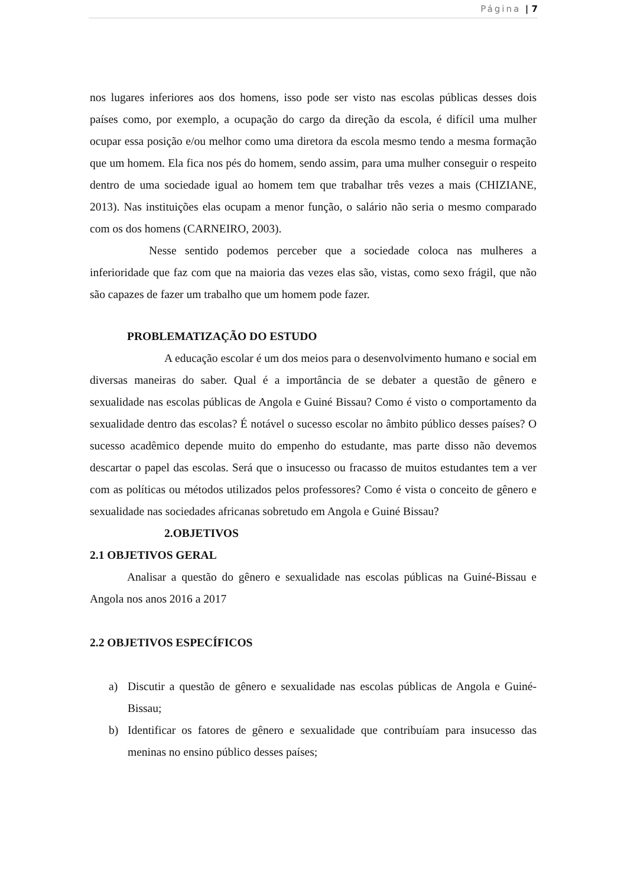Página | 7
nos lugares inferiores aos dos homens, isso pode ser visto nas escolas públicas desses dois países como, por exemplo, a ocupação do cargo da direção da escola, é difícil uma mulher ocupar essa posição e/ou melhor como uma diretora da escola mesmo tendo a mesma formação que um homem. Ela fica nos pés do homem, sendo assim, para uma mulher conseguir o respeito dentro de uma sociedade igual ao homem tem que trabalhar três vezes a mais (CHIZIANE, 2013). Nas instituições elas ocupam a menor função, o salário não seria o mesmo comparado com os dos homens (CARNEIRO, 2003).
Nesse sentido podemos perceber que a sociedade coloca nas mulheres a inferioridade que faz com que na maioria das vezes elas são, vistas, como sexo frágil, que não são capazes de fazer um trabalho que um homem pode fazer.
PROBLEMATIZAÇÃO DO ESTUDO
A educação escolar é um dos meios para o desenvolvimento humano e social em diversas maneiras do saber. Qual é a importância de se debater a questão de gênero e sexualidade nas escolas públicas de Angola e Guiné Bissau? Como é visto o comportamento da sexualidade dentro das escolas? É notável o sucesso escolar no âmbito público desses países? O sucesso acadêmico depende muito do empenho do estudante, mas parte disso não devemos descartar o papel das escolas. Será que o insucesso ou fracasso de muitos estudantes tem a ver com as políticas ou métodos utilizados pelos professores? Como é vista o conceito de gênero e sexualidade nas sociedades africanas sobretudo em Angola e Guiné Bissau?
2.OBJETIVOS
2.1 OBJETIVOS GERAL
Analisar a questão do gênero e sexualidade nas escolas públicas na Guiné-Bissau e Angola nos anos 2016 a 2017
2.2 OBJETIVOS ESPECÍFICOS
a) Discutir a questão de gênero e sexualidade nas escolas públicas de Angola e Guiné-Bissau;
b) Identificar os fatores de gênero e sexualidade que contribuíam para insucesso das meninas no ensino público desses países;